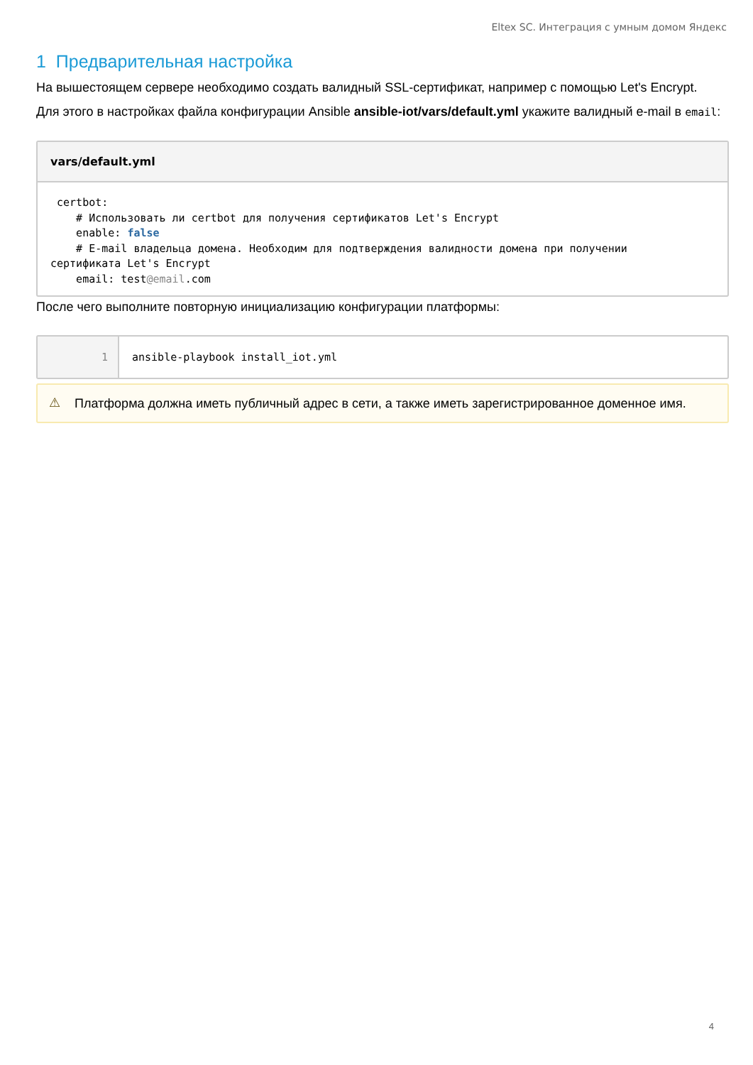Eltex SC. Интеграция с умным домом Яндекс
1 Предварительная настройка
На вышестоящем сервере необходимо создать валидный SSL-сертификат, например с помощью Let's Encrypt.
Для этого в настройках файла конфигурации Ansible ansible-iot/vars/default.yml укажите валидный e-mail в email:
vars/default.yml
 certbot:
    # Использовать ли certbot для получения сертификатов Let's Encrypt
    enable: false
    # E-mail владельца домена. Необходим для подтверждения валидности домена при получении
сертификата Let's Encrypt
    email: test@email.com
После чего выполните повторную инициализацию конфигурации платформы:
1 ansible-playbook install_iot.yml
⚠
Платформа должна иметь публичный адрес в сети, а также иметь зарегистрированное доменное имя.
4